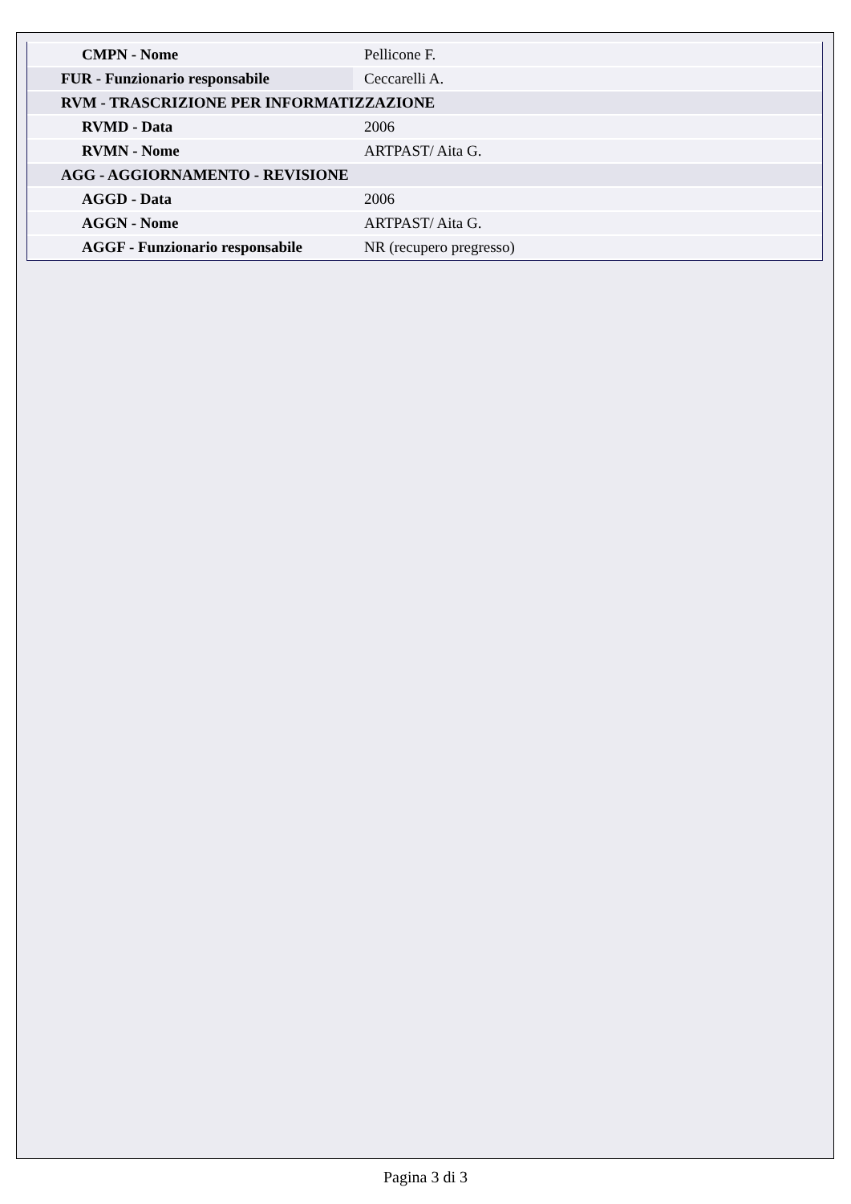| CMPN - Nome | Pellicone F. |
| FUR - Funzionario responsabile | Ceccarelli A. |
| RVM - TRASCRIZIONE PER INFORMATIZZAZIONE | |
| RVMD - Data | 2006 |
| RVMN - Nome | ARTPAST/ Aita G. |
| AGG - AGGIORNAMENTO - REVISIONE | |
| AGGD - Data | 2006 |
| AGGN - Nome | ARTPAST/ Aita G. |
| AGGF - Funzionario responsabile | NR (recupero pregresso) |
Pagina 3 di 3